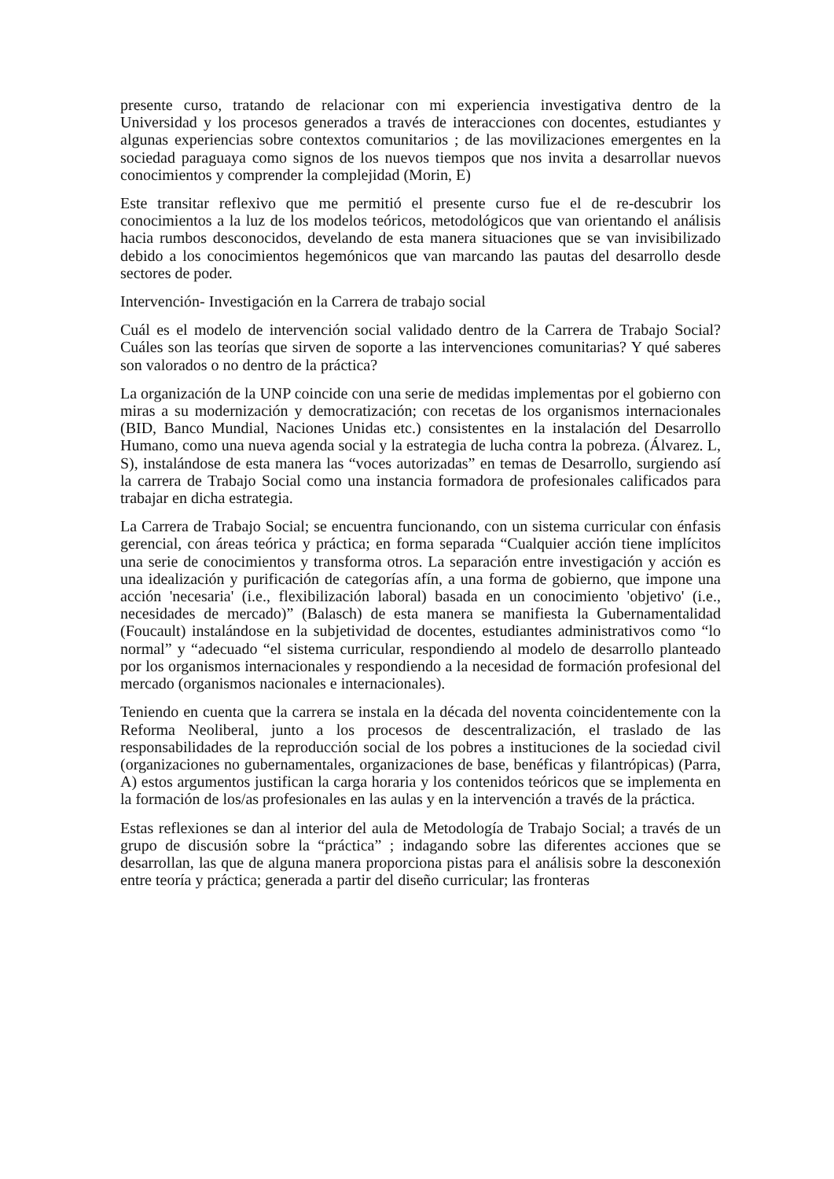presente curso, tratando de relacionar con mi experiencia investigativa dentro de la Universidad y los procesos generados a través de interacciones con docentes, estudiantes y algunas experiencias sobre contextos comunitarios ; de las movilizaciones emergentes en la sociedad paraguaya como signos de los nuevos tiempos que nos invita a desarrollar nuevos conocimientos y comprender la complejidad (Morin, E)
Este transitar reflexivo que me permitió el presente curso fue el de re-descubrir los conocimientos a la luz de los modelos teóricos, metodológicos que van orientando el análisis hacia rumbos desconocidos, develando de esta manera situaciones que se van invisibilizado debido a los conocimientos hegemónicos que van marcando las pautas del desarrollo desde sectores de poder.
Intervención- Investigación en la Carrera de trabajo social
Cuál es el modelo de intervención social validado dentro de la Carrera de Trabajo Social? Cuáles son las teorías que sirven de soporte a las intervenciones comunitarias? Y qué saberes son valorados o no dentro de la práctica?
La organización de la UNP coincide con una serie de medidas implementas por el gobierno con miras a su modernización y democratización; con recetas de los organismos internacionales (BID, Banco Mundial, Naciones Unidas etc.) consistentes en la instalación del Desarrollo Humano, como una nueva agenda social y la estrategia de lucha contra la pobreza. (Álvarez. L, S), instalándose de esta manera las “voces autorizadas” en temas de Desarrollo, surgiendo así la carrera de Trabajo Social como una instancia formadora de profesionales calificados para trabajar en dicha estrategia.
La Carrera de Trabajo Social; se encuentra funcionando, con un sistema curricular con énfasis gerencial, con áreas teórica y práctica; en forma separada “Cualquier acción tiene implícitos una serie de conocimientos y transforma otros. La separación entre investigación y acción es una idealización y purificación de categorías afín, a una forma de gobierno, que impone una acción 'necesaria' (i.e., flexibilización laboral) basada en un conocimiento 'objetivo' (i.e., necesidades de mercado)” (Balasch) de esta manera se manifiesta la Gubernamentalidad (Foucault) instalándose en la subjetividad de docentes, estudiantes administrativos como “lo normal” y “adecuado “el sistema curricular, respondiendo al modelo de desarrollo planteado por los organismos internacionales y respondiendo a la necesidad de formación profesional del mercado (organismos nacionales e internacionales).
Teniendo en cuenta que la carrera se instala en la década del noventa coincidentemente con la Reforma Neoliberal, junto a los procesos de descentralización, el traslado de las responsabilidades de la reproducción social de los pobres a instituciones de la sociedad civil (organizaciones no gubernamentales, organizaciones de base, benéficas y filantrópicas) (Parra, A) estos argumentos justifican la carga horaria y los contenidos teóricos que se implementa en la formación de los/as profesionales en las aulas y en la intervención a través de la práctica.
Estas reflexiones se dan al interior del aula de Metodología de Trabajo Social; a través de un grupo de discusión sobre la “práctica” ; indagando sobre las diferentes acciones que se desarrollan, las que de alguna manera proporciona pistas para el análisis sobre la desconexión entre teoría y práctica; generada a partir del diseño curricular; las fronteras